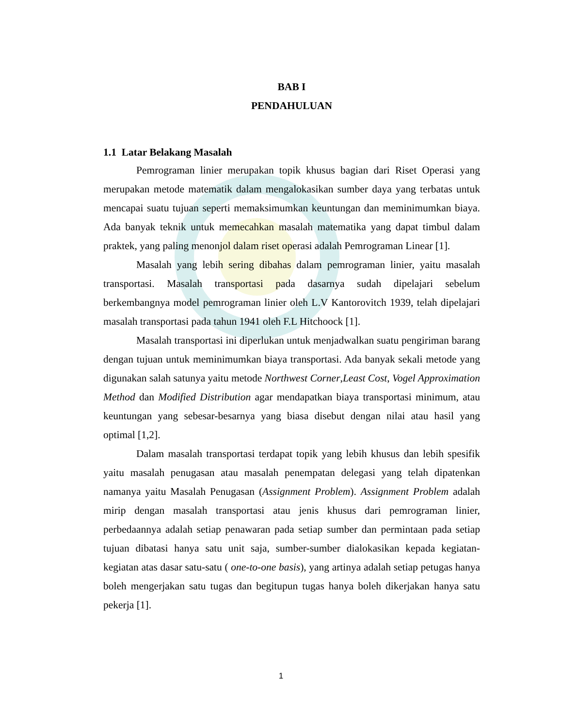BAB I
PENDAHULUAN
1.1 Latar Belakang Masalah
Pemrograman linier merupakan topik khusus bagian dari Riset Operasi yang merupakan metode matematik dalam mengalokasikan sumber daya yang terbatas untuk mencapai suatu tujuan seperti memaksimumkan keuntungan dan meminimumkan biaya. Ada banyak teknik untuk memecahkan masalah matematika yang dapat timbul dalam praktek, yang paling menonjol dalam riset operasi adalah Pemrograman Linear [1].
Masalah yang lebih sering dibahas dalam pemrograman linier, yaitu masalah transportasi. Masalah transportasi pada dasarnya sudah dipelajari sebelum berkembangnya model pemrograman linier oleh L.V Kantorovitch 1939, telah dipelajari masalah transportasi pada tahun 1941 oleh F.L Hitchoock [1].
Masalah transportasi ini diperlukan untuk menjadwalkan suatu pengiriman barang dengan tujuan untuk meminimumkan biaya transportasi. Ada banyak sekali metode yang digunakan salah satunya yaitu metode Northwest Corner,Least Cost, Vogel Approximation Method dan Modified Distribution agar mendapatkan biaya transportasi minimum, atau keuntungan yang sebesar-besarnya yang biasa disebut dengan nilai atau hasil yang optimal [1,2].
Dalam masalah transportasi terdapat topik yang lebih khusus dan lebih spesifik yaitu masalah penugasan atau masalah penempatan delegasi yang telah dipatenkan namanya yaitu Masalah Penugasan (Assignment Problem). Assignment Problem adalah mirip dengan masalah transportasi atau jenis khusus dari pemrograman linier, perbedaannya adalah setiap penawaran pada setiap sumber dan permintaan pada setiap tujuan dibatasi hanya satu unit saja, sumber-sumber dialokasikan kepada kegiatan-kegiatan atas dasar satu-satu ( one-to-one basis), yang artinya adalah setiap petugas hanya boleh mengerjakan satu tugas dan begitupun tugas hanya boleh dikerjakan hanya satu pekerja [1].
1